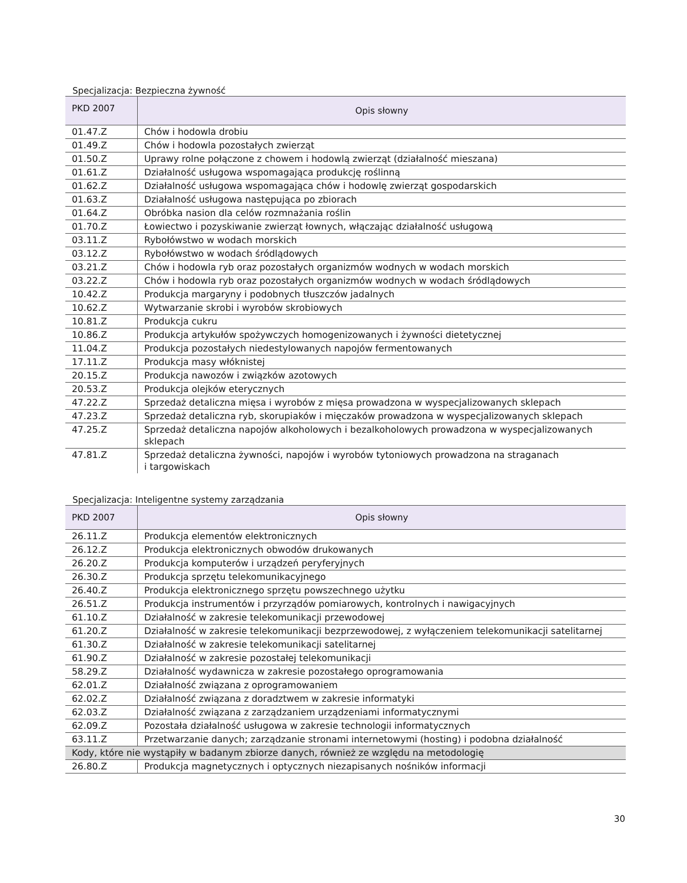Specjalizacja: Bezpieczna żywność
| PKD 2007 | Opis słowny |
| --- | --- |
| 01.47.Z | Chów i hodowla drobiu |
| 01.49.Z | Chów i hodowla pozostałych zwierząt |
| 01.50.Z | Uprawy rolne połączone z chowem i hodowlą zwierząt (działalność mieszana) |
| 01.61.Z | Działalność usługowa wspomagająca produkcję roślinną |
| 01.62.Z | Działalność usługowa wspomagająca chów i hodowlę zwierząt gospodarskich |
| 01.63.Z | Działalność usługowa następująca po zbiorach |
| 01.64.Z | Obróbka nasion dla celów rozmnażania roślin |
| 01.70.Z | Łowiectwo i pozyskiwanie zwierząt łownych, włączając działalność usługową |
| 03.11.Z | Rybołówstwo w wodach morskich |
| 03.12.Z | Rybołówstwo w wodach śródlądowych |
| 03.21.Z | Chów i hodowla ryb oraz pozostałych organizmów wodnych w wodach morskich |
| 03.22.Z | Chów i hodowla ryb oraz pozostałych organizmów wodnych w wodach śródlądowych |
| 10.42.Z | Produkcja margaryny i podobnych tłuszczów jadalnych |
| 10.62.Z | Wytwarzanie skrobi i wyrobów skrobiowych |
| 10.81.Z | Produkcja cukru |
| 10.86.Z | Produkcja artykułów spożywczych homogenizowanych i żywności dietetycznej |
| 11.04.Z | Produkcja pozostałych niedestylowanych napojów fermentowanych |
| 17.11.Z | Produkcja masy włóknistej |
| 20.15.Z | Produkcja nawozów i związków azotowych |
| 20.53.Z | Produkcja olejków eterycznych |
| 47.22.Z | Sprzedaż detaliczna mięsa i wyrobów z mięsa prowadzona w wyspecjalizowanych sklepach |
| 47.23.Z | Sprzedaż detaliczna ryb, skorupiaków i mięczaków prowadzona w wyspecjalizowanych sklepach |
| 47.25.Z | Sprzedaż detaliczna napojów alkoholowych i bezalkoholowych prowadzona w wyspecjalizowanych sklepach |
| 47.81.Z | Sprzedaż detaliczna żywności, napojów i wyrobów tytoniowych prowadzona na straganach i targowiskach |
Specjalizacja: Inteligentne systemy zarządzania
| PKD 2007 | Opis słowny |
| --- | --- |
| 26.11.Z | Produkcja elementów elektronicznych |
| 26.12.Z | Produkcja elektronicznych obwodów drukowanych |
| 26.20.Z | Produkcja komputerów i urządzeń peryferyjnych |
| 26.30.Z | Produkcja sprzętu telekomunikacyjnego |
| 26.40.Z | Produkcja elektronicznego sprzętu powszechnego użytku |
| 26.51.Z | Produkcja instrumentów i przyrządów pomiarowych, kontrolnych i nawigacyjnych |
| 61.10.Z | Działalność w zakresie telekomunikacji przewodowej |
| 61.20.Z | Działalność w zakresie telekomunikacji bezprzewodowej, z wyłączeniem telekomunikacji satelitarnej |
| 61.30.Z | Działalność w zakresie telekomunikacji satelitarnej |
| 61.90.Z | Działalność w zakresie pozostałej telekomunikacji |
| 58.29.Z | Działalność wydawnicza w zakresie pozostałego oprogramowania |
| 62.01.Z | Działalność związana z oprogramowaniem |
| 62.02.Z | Działalność związana z doradztwem w zakresie informatyki |
| 62.03.Z | Działalność związana z zarządzaniem urządzeniami informatycznymi |
| 62.09.Z | Pozostała działalność usługowa w zakresie technologii informatycznych |
| 63.11.Z | Przetwarzanie danych; zarządzanie stronami internetowymi (hosting) i podobna działalność |
| Kody, które nie wystąpiły w badanym zbiorze danych, również ze względu na metodologię | |
| 26.80.Z | Produkcja magnetycznych i optycznych niezapisanych nośników informacji |
30